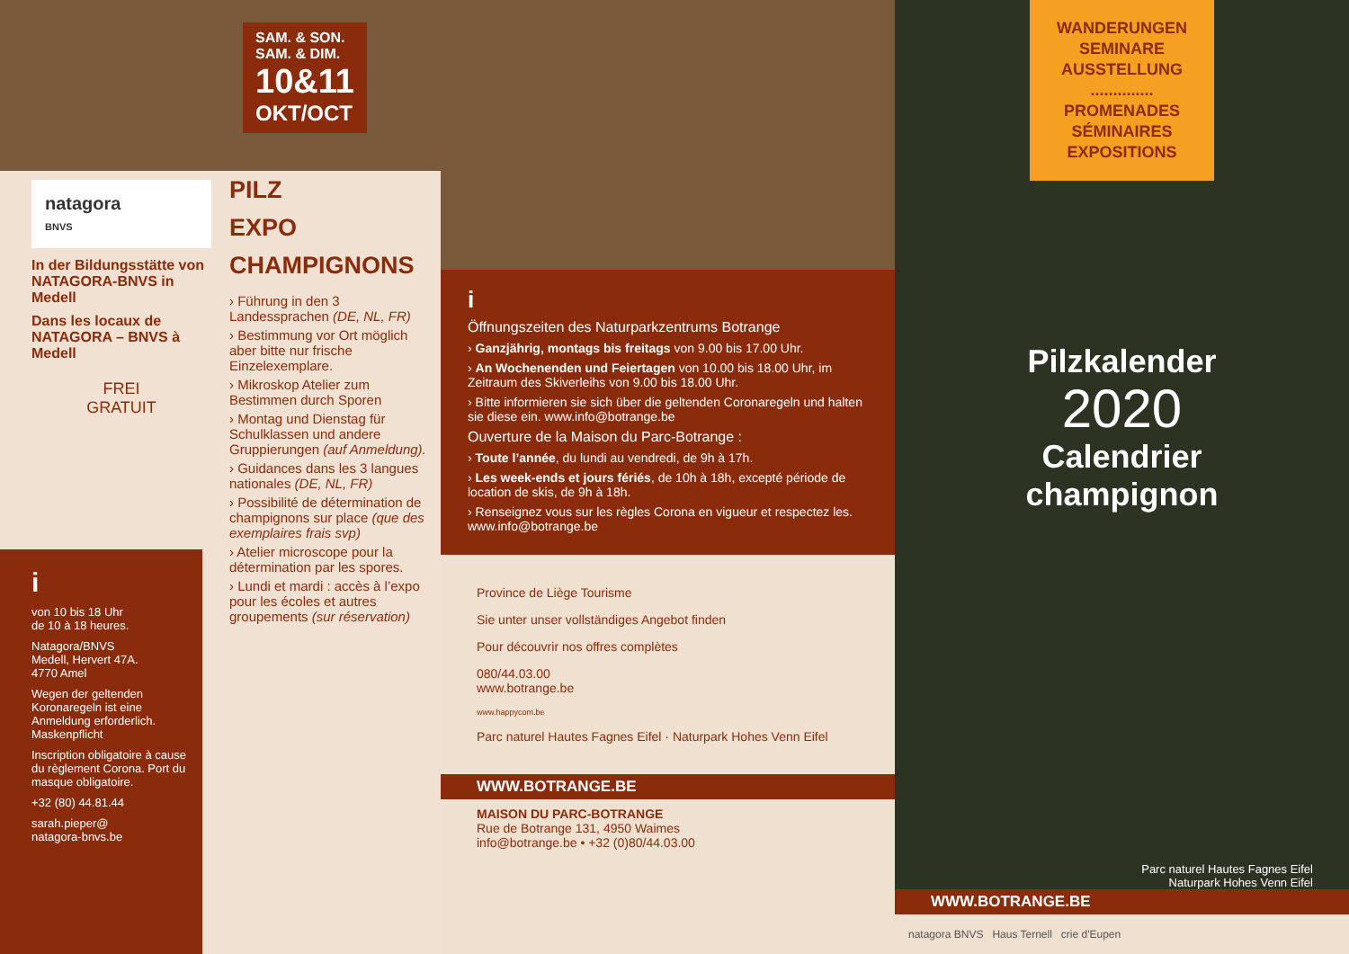SAM. & SON.
SAM. & DIM.
10&11
OKT/OCT
natagora
BNVS
In der Bildungsstätte von NATAGORA-BNVS in Medell
Dans les locaux de NATAGORA – BNVS à Medell
FREI
GRATUIT
PILZ
EXPO
CHAMPIGNONS
› Führung in den 3 Landessprachen (DE, NL, FR)
› Bestimmung vor Ort möglich aber bitte nur frische Einzelexemplare.
› Mikroskop Atelier zum Bestimmen durch Sporen
› Montag und Dienstag für Schulklassen und andere Gruppierungen (auf Anmeldung).
› Guidances dans les 3 langues nationales (DE, NL, FR)
› Possibilité de détermination de champignons sur place (que des exemplaires frais svp)
› Atelier microscope pour la détermination par les spores.
› Lundi et mardi : accès à l’expo pour les écoles et autres groupements (sur réservation)
i
von 10 bis 18 Uhr
de 10 à 18 heures.
Natagora/BNVS
Medell, Hervert 47A.
4770 Amel
Wegen der geltenden Koronaregeln ist eine Anmeldung erforderlich. Maskenpflicht
Inscription obligatoire à cause du règlement Corona. Port du masque obligatoire.
+32 (80) 44.81.44
sarah.pieper@
natagora-bnvs.be
i
Öffnungszeiten des Naturparkzentrums Botrange
› Ganzjährig, montags bis freitags von 9.00 bis 17.00 Uhr.
› An Wochenenden und Feiertagen von 10.00 bis 18.00 Uhr, im Zeitraum des Skiverleihs von 9.00 bis 18.00 Uhr.
› Bitte informieren sie sich über die geltenden Coronaregeln und halten sie diese ein. www.info@botrange.be
Ouverture de la Maison du Parc-Botrange :
› Toute l’année, du lundi au vendredi, de 9h à 17h.
› Les week-ends et jours fériés, de 10h à 18h, excepté période de location de skis, de 9h à 18h.
› Renseignez vous sur les règles Corona en vigueur et respectez les. www.info@botrange.be
Province de Liège Tourisme
Sie unter unser vollständiges Angebot finden
Pour découvrir nos offres complètes
080/44.03.00
www.botrange.be
www.happycom.be
Parc naturel Hautes Fagnes Eifel · Naturpark Hohes Venn Eifel
WWW.BOTRANGE.BE
MAISON DU PARC-BOTRANGE
Rue de Botrange 131, 4950 Waimes
info@botrange.be • +32 (0)80/44.03.00
WANDERUNGEN
SEMINARE
AUSSTELLUNG
..............
PROMENADES
SÉMINAIRES
EXPOSITIONS
Pilzkalender
2020
Calendrier
champignon
Parc naturel Hautes Fagnes Eifel
Naturpark Hohes Venn Eifel
WWW.BOTRANGE.BE
natagora BNVS Haus Ternell crie d'Eupen